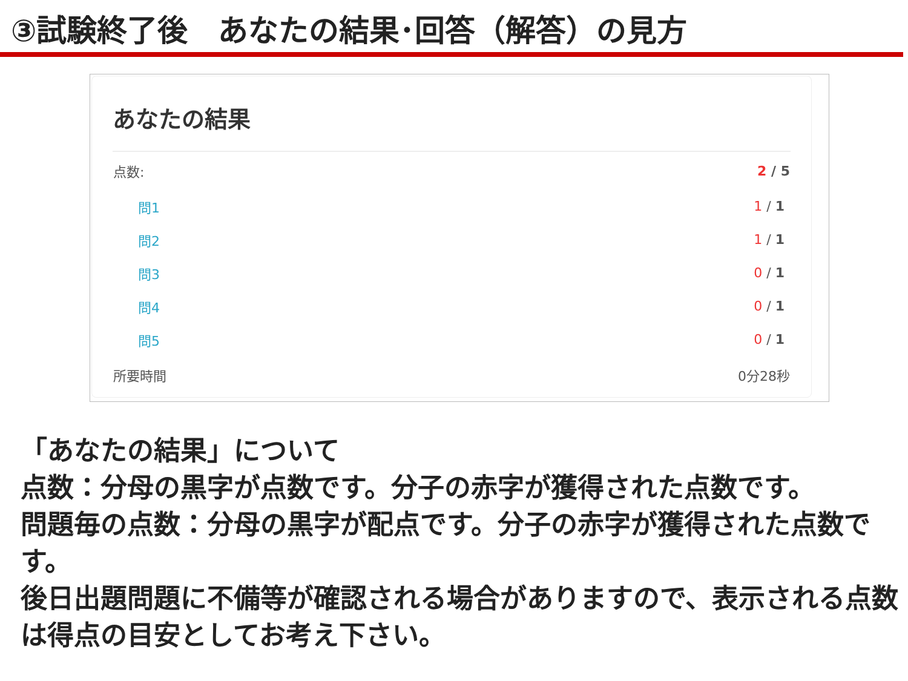③試験終了後　あなたの結果･回答（解答）の見方
あなたの結果
| 点数: | 2 / 5 |
| 問1 | 1 / 1 |
| 問2 | 1 / 1 |
| 問3 | 0 / 1 |
| 問4 | 0 / 1 |
| 問5 | 0 / 1 |
| 所要時間 | 0分28秒 |
「あなたの結果」について
点数：分母の黒字が点数です。分子の赤字が獲得された点数です。
問題毎の点数：分母の黒字が配点です。分子の赤字が獲得された点数です。
後日出題問題に不備等が確認される場合がありますので、表示される点数は得点の目安としてお考え下さい。